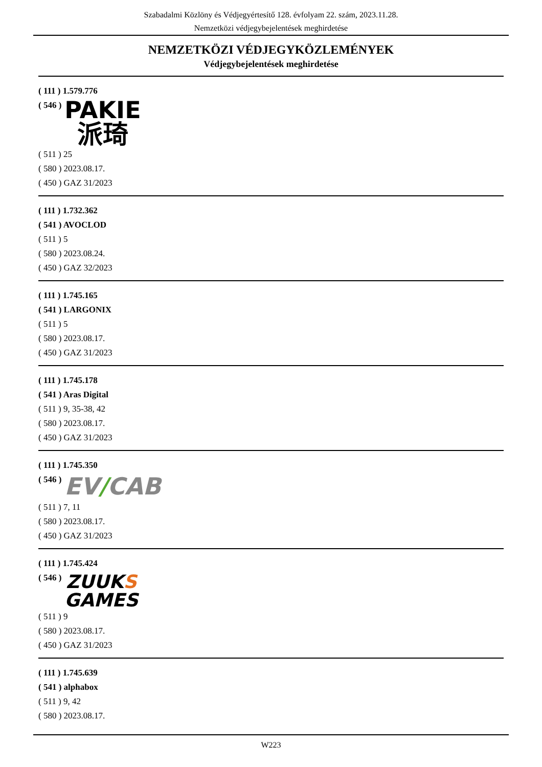Szabadalmi Közlöny és Védjegyértesítő 128. évfolyam 22. szám, 2023.11.28.
Nemzetközi védjegybejelentések meghirdetése
NEMZETKÖZI VÉDJEGYKÖZLEMÉNYEK
Védjegybejelentések meghirdetése
( 111 ) 1.579.776
( 546 )
PAKIE
派琦
( 511 ) 25
( 580 ) 2023.08.17.
( 450 ) GAZ 31/2023
( 111 ) 1.732.362
( 541 ) AVOCLOD
( 511 ) 5
( 580 ) 2023.08.24.
( 450 ) GAZ 32/2023
( 111 ) 1.745.165
( 541 ) LARGONIX
( 511 ) 5
( 580 ) 2023.08.17.
( 450 ) GAZ 31/2023
( 111 ) 1.745.178
( 541 ) Aras Digital
( 511 ) 9, 35-38, 42
( 580 ) 2023.08.17.
( 450 ) GAZ 31/2023
( 111 ) 1.745.350
( 546 )
EV/CAB
( 511 ) 7, 11
( 580 ) 2023.08.17.
( 450 ) GAZ 31/2023
( 111 ) 1.745.424
( 546 )
ZUUKS
GAMES
( 511 ) 9
( 580 ) 2023.08.17.
( 450 ) GAZ 31/2023
( 111 ) 1.745.639
( 541 ) alphabox
( 511 ) 9, 42
( 580 ) 2023.08.17.
W223